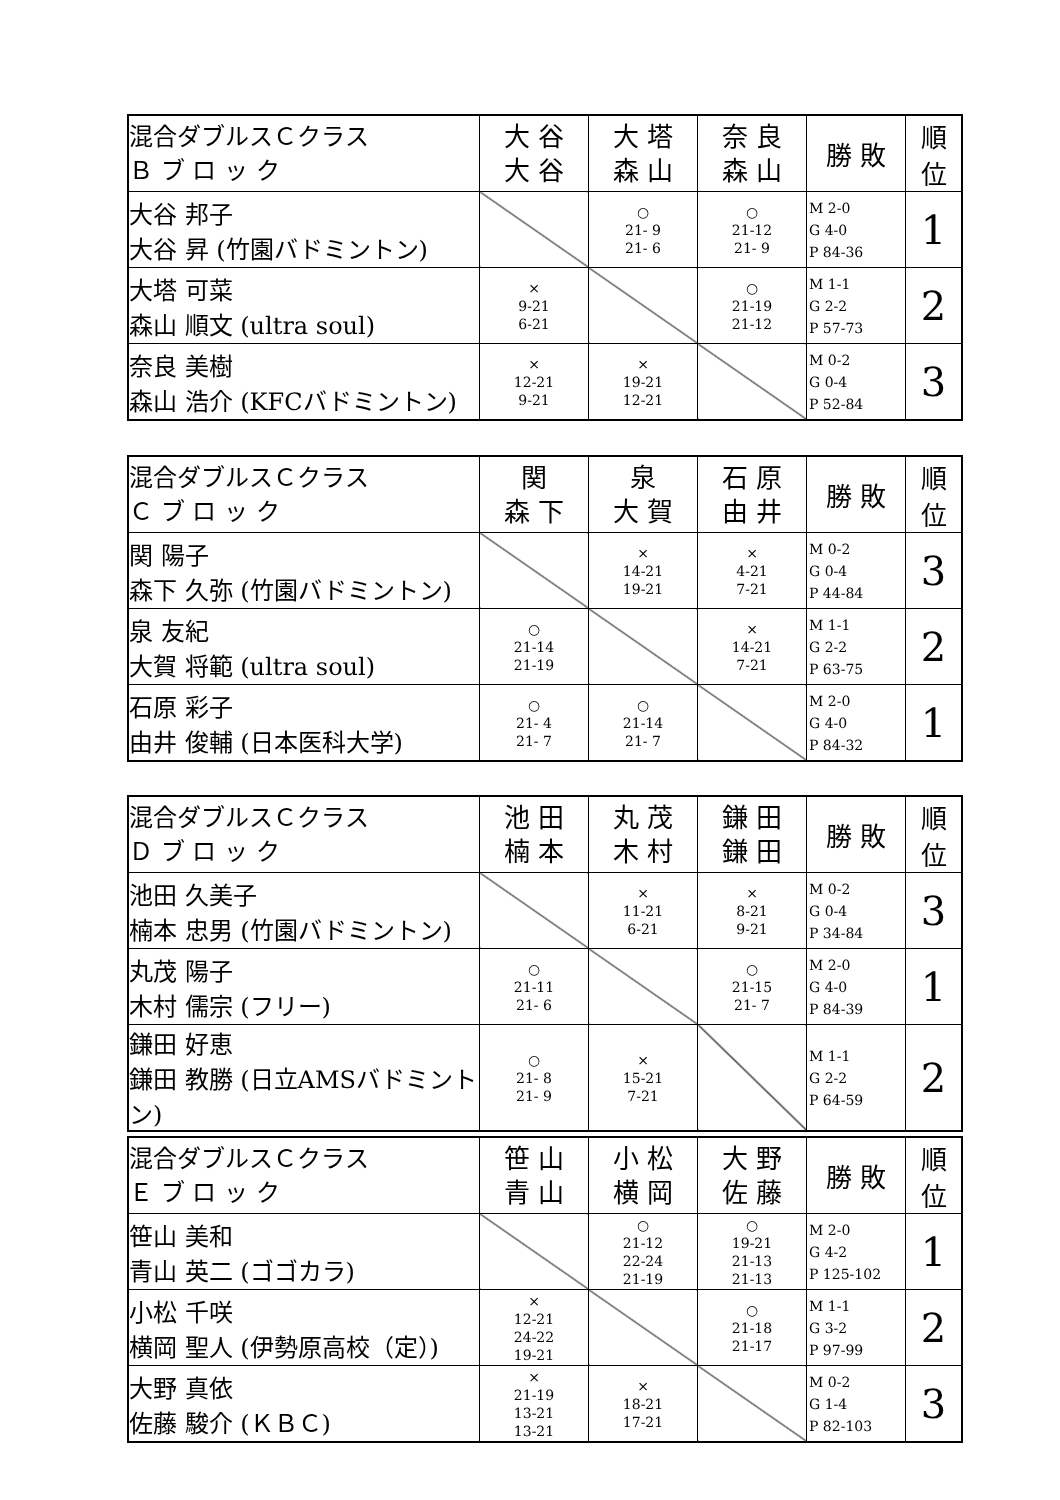| 混合ダブルスＣクラス Ｂ ブ ロ ッ ク | 大 谷 大 谷 | 大 塔 森 山 | 奈 良 森 山 | 勝 敗 | 順 位 |
| --- | --- | --- | --- | --- | --- |
| 大谷 邦子 大谷 昇 (竹園バドミントン) | | ○ 21- 9 21- 6 | ○ 21-12 21- 9 | M 2-0 G 4-0 P 84-36 | 1 |
| 大塔 可菜 森山 順文 (ultra soul) | × 9-21 6-21 | | ○ 21-19 21-12 | M 1-1 G 2-2 P 57-73 | 2 |
| 奈良 美樹 森山 浩介 (KFCバドミントン) | × 12-21 9-21 | × 19-21 12-21 | | M 0-2 G 0-4 P 52-84 | 3 |
| 混合ダブルスＣクラス Ｃ ブ ロ ッ ク | 関 森 下 | 泉 大 賀 | 石 原 由 井 | 勝 敗 | 順 位 |
| --- | --- | --- | --- | --- | --- |
| 関 陽子 森下 久弥 (竹園バドミントン) | | × 14-21 19-21 | × 4-21 7-21 | M 0-2 G 0-4 P 44-84 | 3 |
| 泉 友紀 大賀 将範 (ultra soul) | ○ 21-14 21-19 | | × 14-21 7-21 | M 1-1 G 2-2 P 63-75 | 2 |
| 石原 彩子 由井 俊輔 (日本医科大学) | ○ 21- 4 21- 7 | ○ 21-14 21- 7 | | M 2-0 G 4-0 P 84-32 | 1 |
| 混合ダブルスＣクラス Ｄ ブ ロ ッ ク | 池 田 楠 本 | 丸 茂 木 村 | 鎌 田 鎌 田 | 勝 敗 | 順 位 |
| --- | --- | --- | --- | --- | --- |
| 池田 久美子 楠本 忠男 (竹園バドミントン) | | × 11-21 6-21 | × 8-21 9-21 | M 0-2 G 0-4 P 34-84 | 3 |
| 丸茂 陽子 木村 儒宗 (フリー) | ○ 21-11 21- 6 | | ○ 21-15 21- 7 | M 2-0 G 4-0 P 84-39 | 1 |
| 鎌田 好恵 鎌田 教勝 (日立AMSバドミントン) | ○ 21- 8 21- 9 | × 15-21 7-21 | | M 1-1 G 2-2 P 64-59 | 2 |
| 混合ダブルスＣクラス Ｅ ブ ロ ッ ク | 笹 山 青 山 | 小 松 横 岡 | 大 野 佐 藤 | 勝 敗 | 順 位 |
| --- | --- | --- | --- | --- | --- |
| 笹山 美和 青山 英二 (ゴゴカラ) | | ○ 21-12 22-24 21-19 | ○ 19-21 21-13 21-13 | M 2-0 G 4-2 P 125-102 | 1 |
| 小松 千咲 横岡 聖人 (伊勢原高校（定）) | × 12-21 24-22 19-21 | | ○ 21-18 21-17 | M 1-1 G 3-2 P 97-99 | 2 |
| 大野 真依 佐藤 駿介 (ＫＢＣ) | × 21-19 13-21 13-21 | × 18-21 17-21 | | M 0-2 G 1-4 P 82-103 | 3 |